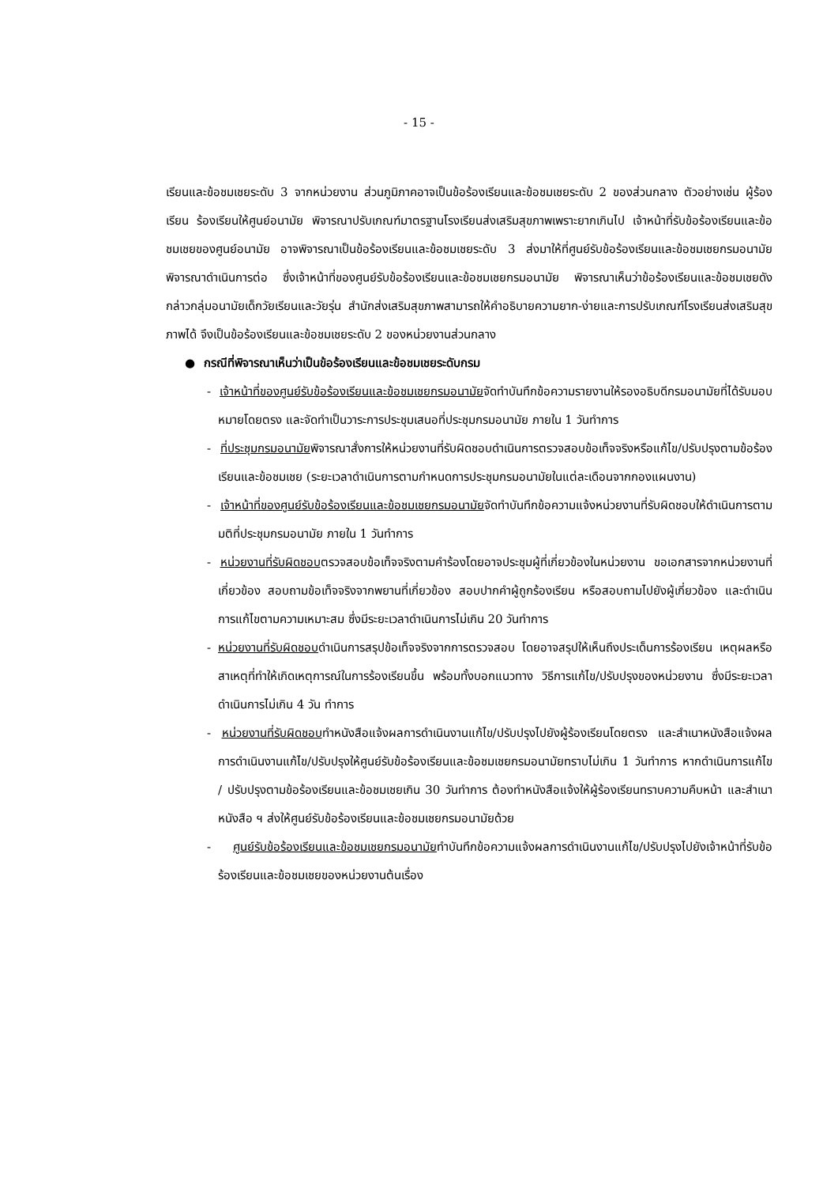- 15 -
เรียนและข้อชมเชยระดับ 3 จากหน่วยงาน ส่วนภูมิภาคอาจเป็นข้อร้องเรียนและข้อชมเชยระดับ 2 ของส่วนกลาง ตัวอย่างเช่น ผู้ร้องเรียน ร้องเรียนให้ศูนย์อนามัย พิจารณาปรับเกณฑ์มาตรฐานโรงเรียนส่งเสริมสุขภาพเพราะยากเกินไป เจ้าหน้าที่รับข้อร้องเรียนและข้อชมเชยของศูนย์อนามัย อาจพิจารณาเป็นข้อร้องเรียนและข้อชมเชยระดับ 3 ส่งมาให้ที่ศูนย์รับข้อร้องเรียนและข้อชมเชยกรมอนามัยพิจารณาดำเนินการต่อ ซึ่งเจ้าหน้าที่ของศูนย์รับข้อร้องเรียนและข้อชมเชยกรมอนามัย พิจารณาเห็นว่าข้อร้องเรียนและข้อชมเชยดังกล่าวกลุ่มอนามัยเด็กวัยเรียนและวัยรุ่น สำนักส่งเสริมสุขภาพสามารถให้คำอธิบายความยาก-ง่ายและการปรับเกณฑ์โรงเรียนส่งเสริมสุขภาพได้ จึงเป็นข้อร้องเรียนและข้อชมเชยระดับ 2 ของหน่วยงานส่วนกลาง
● กรณีที่พิจารณาเห็นว่าเป็นข้อร้องเรียนและข้อชมเชยระดับกรม
- เจ้าหน้าที่ของศูนย์รับข้อร้องเรียนและข้อชมเชยกรมอนามัยจัดทำบันทึกข้อความรายงานให้รองอธิบดีกรมอนามัยที่ได้รับมอบหมายโดยตรง และจัดทำเป็นวาระการประชุมเสนอที่ประชุมกรมอนามัย ภายใน 1 วันทำการ
- ที่ประชุมกรมอนามัยพิจารณาสั่งการให้หน่วยงานที่รับผิดชอบดำเนินการตรวจสอบข้อเท็จจริงหรือแก้ไข/ปรับปรุงตามข้อร้องเรียนและข้อชมเชย (ระยะเวลาดำเนินการตามกำหนดการประชุมกรมอนามัยในแต่ละเดือนจากกองแผนงาน)
- เจ้าหน้าที่ของศูนย์รับข้อร้องเรียนและข้อชมเชยกรมอนามัยจัดทำบันทึกข้อความแจ้งหน่วยงานที่รับผิดชอบให้ดำเนินการตามมติที่ประชุมกรมอนามัย ภายใน 1 วันทำการ
- หน่วยงานที่รับผิดชอบตรวจสอบข้อเท็จจริงตามคำร้องโดยอาจประชุมผู้ที่เกี่ยวข้องในหน่วยงาน ขอเอกสารจากหน่วยงานที่เกี่ยวข้อง สอบถามข้อเท็จจริงจากพยานที่เกี่ยวข้อง สอบปากคำผู้ถูกร้องเรียน หรือสอบถามไปยังผู้เกี่ยวข้อง และดำเนินการแก้ไขตามความเหมาะสม ซึ่งมีระยะเวลาดำเนินการไม่เกิน 20 วันทำการ
- หน่วยงานที่รับผิดชอบดำเนินการสรุปข้อเท็จจริงจากการตรวจสอบ โดยอาจสรุปให้เห็นถึงประเด็นการร้องเรียน เหตุผลหรือสาเหตุที่ทำให้เกิดเหตุการณ์ในการร้องเรียนขึ้น พร้อมทั้งบอกแนวทาง วิธีการแก้ไข/ปรับปรุงของหน่วยงาน ซึ่งมีระยะเวลาดำเนินการไม่เกิน 4 วัน ทำการ
- หน่วยงานที่รับผิดชอบทำหนังสือแจ้งผลการดำเนินงานแก้ไข/ปรับปรุงไปยังผู้ร้องเรียนโดยตรง และสำเนาหนังสือแจ้งผลการดำเนินงานแก้ไข/ปรับปรุงให้ศูนย์รับข้อร้องเรียนและข้อชมเชยกรมอนามัยทราบไม่เกิน 1 วันทำการ หากดำเนินการแก้ไข / ปรับปรุงตามข้อร้องเรียนและข้อชมเชยเกิน 30 วันทำการ ต้องทำหนังสือแจ้งให้ผู้ร้องเรียนทราบความคืบหน้า และสำเนาหนังสือ ฯ ส่งให้ศูนย์รับข้อร้องเรียนและข้อชมเชยกรมอนามัยด้วย
- ศูนย์รับข้อร้องเรียนและข้อชมเชยกรมอนามัยทำบันทึกข้อความแจ้งผลการดำเนินงานแก้ไข/ปรับปรุงไปยังเจ้าหน้าที่รับข้อร้องเรียนและข้อชมเชยของหน่วยงานต้นเรื่อง